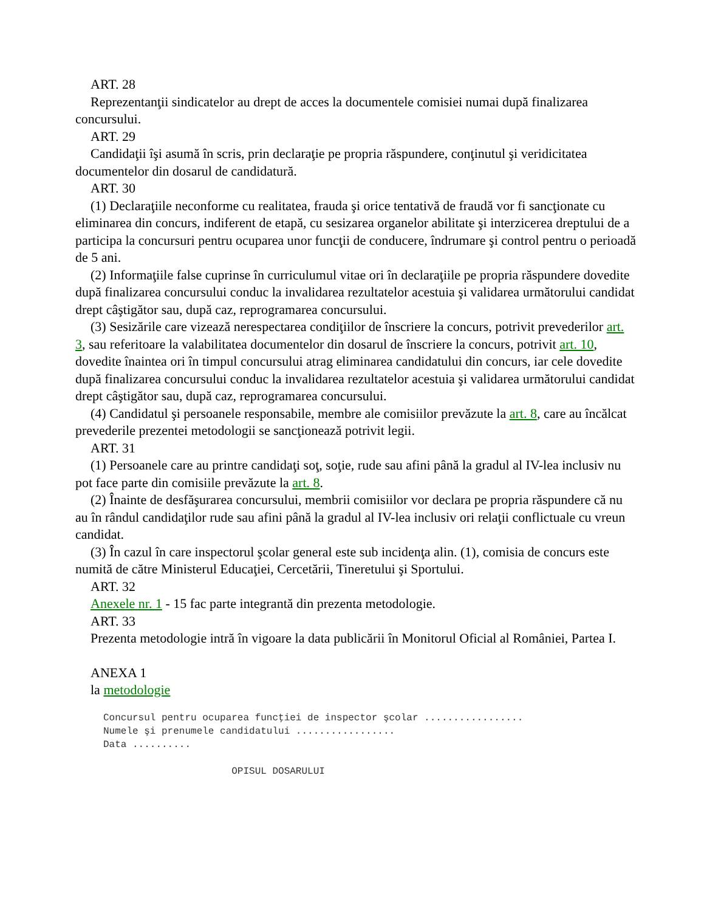ART. 28
Reprezentanţii sindicatelor au drept de acces la documentele comisiei numai după finalizarea concursului.
ART. 29
Candidaţii îşi asumă în scris, prin declaraţie pe propria răspundere, conţinutul şi veridicitatea documentelor din dosarul de candidatură.
ART. 30
(1) Declaraţiile neconforme cu realitatea, frauda şi orice tentativă de fraudă vor fi sancţionate cu eliminarea din concurs, indiferent de etapă, cu sesizarea organelor abilitate şi interzicerea dreptului de a participa la concursuri pentru ocuparea unor funcţii de conducere, îndrumare şi control pentru o perioadă de 5 ani.
(2) Informaţiile false cuprinse în curriculumul vitae ori în declaraţiile pe propria răspundere dovedite după finalizarea concursului conduc la invalidarea rezultatelor acestuia şi validarea următorului candidat drept câştigător sau, după caz, reprogramarea concursului.
(3) Sesizările care vizează nerespectarea condiţiilor de înscriere la concurs, potrivit prevederilor art. 3, sau referitoare la valabilitatea documentelor din dosarul de înscriere la concurs, potrivit art. 10, dovedite înaintea ori în timpul concursului atrag eliminarea candidatului din concurs, iar cele dovedite după finalizarea concursului conduc la invalidarea rezultatelor acestuia şi validarea următorului candidat drept câştigător sau, după caz, reprogramarea concursului.
(4) Candidatul şi persoanele responsabile, membre ale comisiilor prevăzute la art. 8, care au încălcat prevederile prezentei metodologii se sancţionează potrivit legii.
ART. 31
(1) Persoanele care au printre candidaţi soţ, soţie, rude sau afini până la gradul al IV-lea inclusiv nu pot face parte din comisiile prevăzute la art. 8.
(2) Înainte de desfăşurarea concursului, membrii comisiilor vor declara pe propria răspundere că nu au în rândul candidaţilor rude sau afini până la gradul al IV-lea inclusiv ori relaţii conflictuale cu vreun candidat.
(3) În cazul în care inspectorul şcolar general este sub incidenţa alin. (1), comisia de concurs este numită de către Ministerul Educaţiei, Cercetării, Tineretului şi Sportului.
ART. 32
Anexele nr. 1 - 15 fac parte integrantă din prezenta metodologie.
ART. 33
Prezenta metodologie intră în vigoare la data publicării în Monitorul Oficial al României, Partea I.
ANEXA 1
la metodologie
Concursul pentru ocuparea funcţiei de inspector şcolar .................
Numele şi prenumele candidatului .................
Data ..........

                      OPISUL DOSARULUI